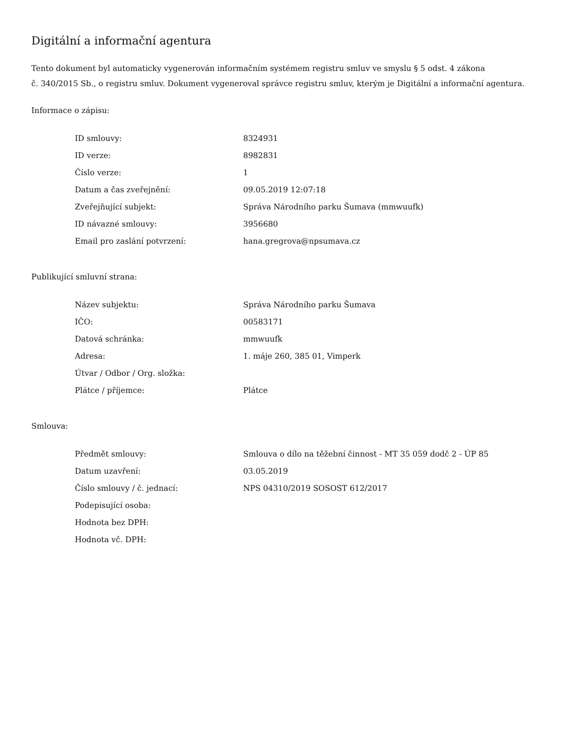Digitální a informační agentura
Tento dokument byl automaticky vygenerován informačním systémem registru smluv ve smyslu § 5 odst. 4 zákona
č. 340/2015 Sb., o registru smluv. Dokument vygeneroval správce registru smluv, kterým je Digitální a informační agentura.
Informace o zápisu:
| ID smlouvy: | 8324931 |
| ID verze: | 8982831 |
| Číslo verze: | 1 |
| Datum a čas zveřejnění: | 09.05.2019 12:07:18 |
| Zveřejňující subjekt: | Správa Národního parku Šumava (mmwuufk) |
| ID návazné smlouvy: | 3956680 |
| Email pro zaslání potvrzení: | hana.gregrova@npsumava.cz |
Publikující smluvní strana:
| Název subjektu: | Správa Národního parku Šumava |
| IČO: | 00583171 |
| Datová schránka: | mmwuufk |
| Adresa: | 1. máje 260, 385 01, Vimperk |
| Útvar / Odbor / Org. složka: | |
| Plátce / příjemce: | Plátce |
Smlouva:
| Předmět smlouvy: | Smlouva o dílo na těžební činnost - MT 35 059 dodč 2 - ÚP 85 |
| Datum uzavření: | 03.05.2019 |
| Číslo smlouvy / č. jednací: | NPS 04310/2019 SOSOST 612/2017 |
| Podepisující osoba: | |
| Hodnota bez DPH: | |
| Hodnota vč. DPH: | |